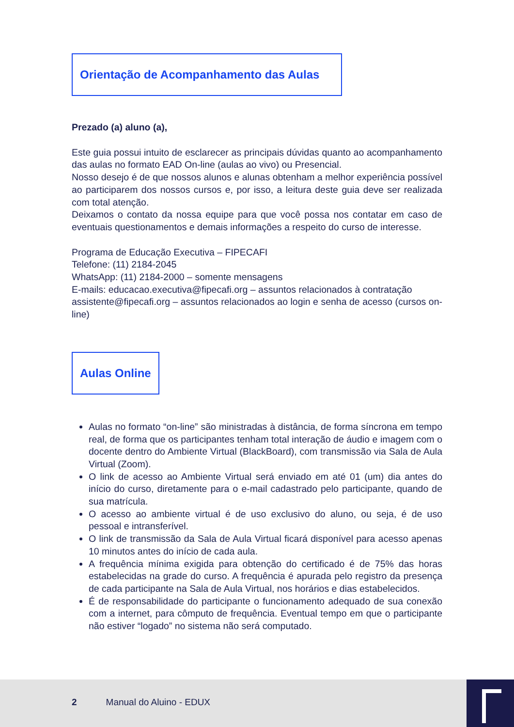Orientação de Acompanhamento das Aulas
Prezado (a) aluno (a),
Este guia possui intuito de esclarecer as principais dúvidas quanto ao acompanhamento das aulas no formato EAD On-line (aulas ao vivo) ou Presencial.
Nosso desejo é de que nossos alunos e alunas obtenham a melhor experiência possível ao participarem dos nossos cursos e, por isso, a leitura deste guia deve ser realizada com total atenção.
Deixamos o contato da nossa equipe para que você possa nos contatar em caso de eventuais questionamentos e demais informações a respeito do curso de interesse.
Programa de Educação Executiva – FIPECAFI
Telefone: (11) 2184-2045
WhatsApp: (11) 2184-2000 – somente mensagens
E-mails: educacao.executiva@fipecafi.org – assuntos relacionados à contratação
assistente@fipecafi.org – assuntos relacionados ao login e senha de acesso (cursos on-line)
Aulas Online
Aulas no formato “on-line” são ministradas à distância, de forma síncrona em tempo real, de forma que os participantes tenham total interação de áudio e imagem com o docente dentro do Ambiente Virtual (BlackBoard), com transmissão via Sala de Aula Virtual (Zoom).
O link de acesso ao Ambiente Virtual será enviado em até 01 (um) dia antes do início do curso, diretamente para o e-mail cadastrado pelo participante, quando de sua matrícula.
O acesso ao ambiente virtual é de uso exclusivo do aluno, ou seja, é de uso pessoal e intransferível.
O link de transmissão da Sala de Aula Virtual ficará disponível para acesso apenas 10 minutos antes do início de cada aula.
A frequência mínima exigida para obtenção do certificado é de 75% das horas estabelecidas na grade do curso. A frequência é apurada pelo registro da presença de cada participante na Sala de Aula Virtual, nos horários e dias estabelecidos.
É de responsabilidade do participante o funcionamento adequado de sua conexão com a internet, para cômputo de frequência. Eventual tempo em que o participante não estiver “logado” no sistema não será computado.
2 Manual do Aluino - EDUX